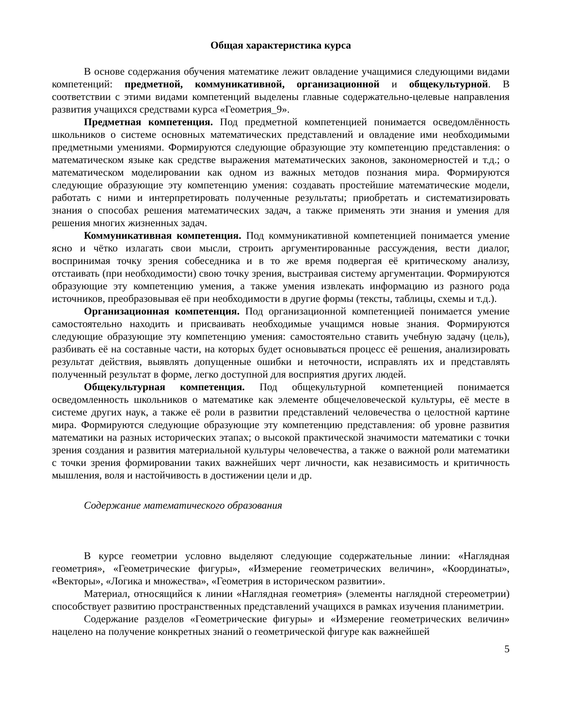Общая характеристика курса
В основе содержания обучения математике лежит овладение учащимися следующими видами компетенций: предметной, коммуникативной, организационной и общекультурной. В соответствии с этими видами компетенций выделены главные содержательно-целевые направления развития учащихся средствами курса «Геометрия_9».
Предметная компетенция. Под предметной компетенцией понимается осведомлённость школьников о системе основных математических представлений и овладение ими необходимыми предметными умениями. Формируются следующие образующие эту компетенцию представления: о математическом языке как средстве выражения математических законов, закономерностей и т.д.; о математическом моделировании как одном из важных методов познания мира. Формируются следующие образующие эту компетенцию умения: создавать простейшие математические модели, работать с ними и интерпретировать полученные результаты; приобретать и систематизировать знания о способах решения математических задач, а также применять эти знания и умения для решения многих жизненных задач.
Коммуникативная компетенция. Под коммуникативной компетенцией понимается умение ясно и чётко излагать свои мысли, строить аргументированные рассуждения, вести диалог, воспринимая точку зрения собеседника и в то же время подвергая её критическому анализу, отстаивать (при необходимости) свою точку зрения, выстраивая систему аргументации. Формируются образующие эту компетенцию умения, а также умения извлекать информацию из разного рода источников, преобразовывая её при необходимости в другие формы (тексты, таблицы, схемы и т.д.).
Организационная компетенция. Под организационной компетенцией понимается умение самостоятельно находить и присваивать необходимые учащимся новые знания. Формируются следующие образующие эту компетенцию умения: самостоятельно ставить учебную задачу (цель), разбивать её на составные части, на которых будет основываться процесс её решения, анализировать результат действия, выявлять допущенные ошибки и неточности, исправлять их и представлять полученный результат в форме, легко доступной для восприятия других людей.
Общекультурная компетенция. Под общекультурной компетенцией понимается осведомленность школьников о математике как элементе общечеловеческой культуры, её месте в системе других наук, а также её роли в развитии представлений человечества о целостной картине мира. Формируются следующие образующие эту компетенцию представления: об уровне развития математики на разных исторических этапах; о высокой практической значимости математики с точки зрения создания и развития материальной культуры человечества, а также о важной роли математики с точки зрения формировании таких важнейших черт личности, как независимость и критичность мышления, воля и настойчивость в достижении цели и др.
Содержание математического образования
В курсе геометрии условно выделяют следующие содержательные линии: «Наглядная геометрия», «Геометрические фигуры», «Измерение геометрических величин», «Координаты», «Векторы», «Логика и множества», «Геометрия в историческом развитии».
Материал, относящийся к линии «Наглядная геометрия» (элементы наглядной стереометрии) способствует развитию пространственных представлений учащихся в рамках изучения планиметрии.
Содержание разделов «Геометрические фигуры» и «Измерение геометрических величин» нацелено на получение конкретных знаний о геометрической фигуре как важнейшей
5